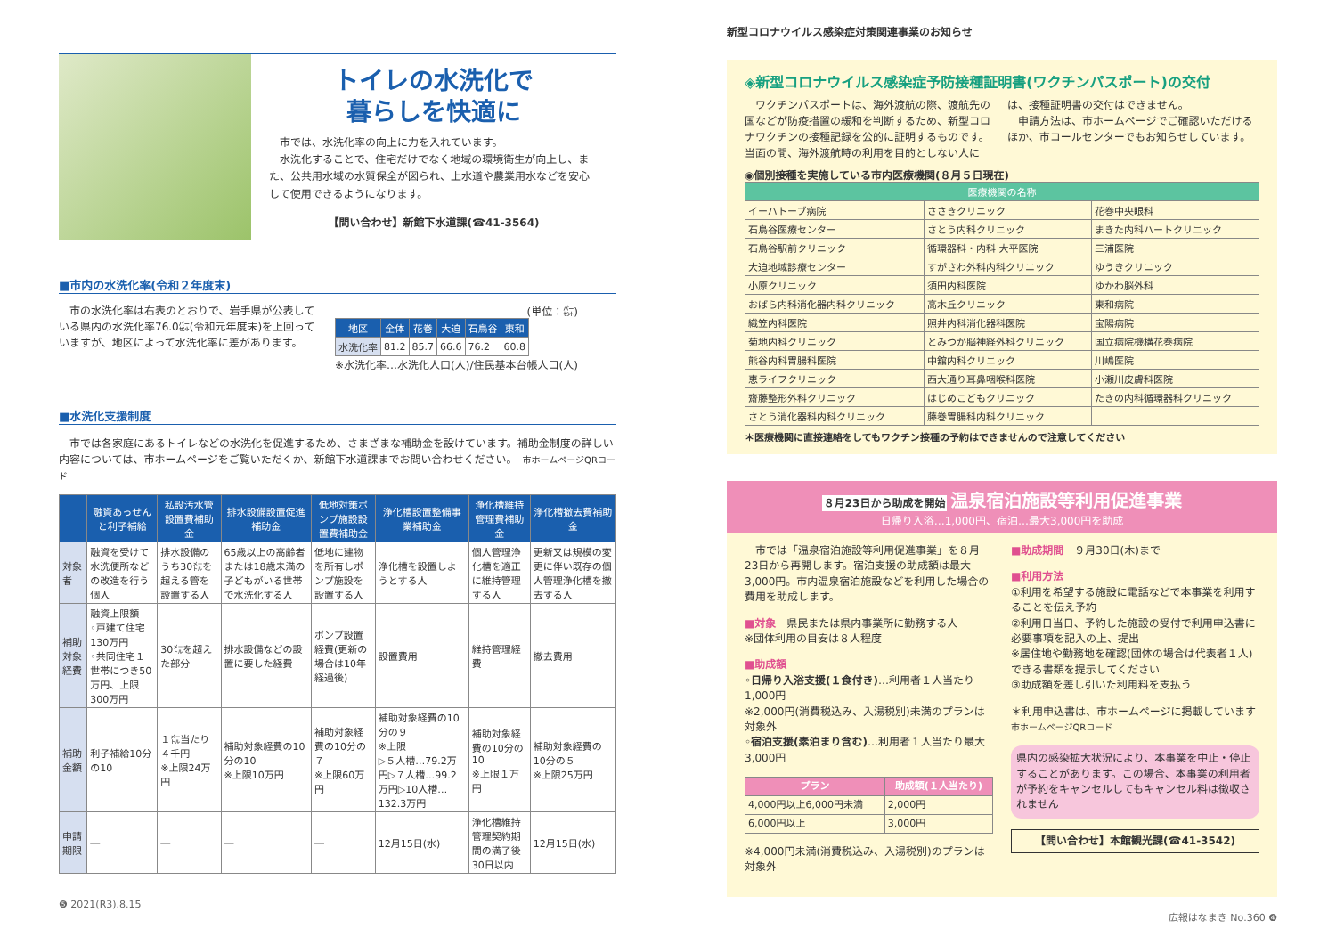トイレの水洗化で
暮らしを快適に
　市では、水洗化率の向上に力を入れています。
　水洗化することで、住宅だけでなく地域の環境衛生が向上し、また、公共用水域の水質保全が図られ、上水道や農業用水などを安心して使用できるようになります。
【問い合わせ】新館下水道課(☎41-3564)
■市内の水洗化率(令和２年度末)
　市の水洗化率は右表のとおりで、岩手県が公表している県内の水洗化率76.0㌫(令和元年度末)を上回っていますが、地区によって水洗化率に差があります。
(単位：㌫)
| 地区 | 全体 | 花巻 | 大迫 | 石鳥谷 | 東和 |
| --- | --- | --- | --- | --- | --- |
| 水洗化率 | 81.2 | 85.7 | 66.6 | 76.2 | 60.8 |
※水洗化率…水洗化人口(人)/住民基本台帳人口(人)
■水洗化支援制度
　市では各家庭にあるトイレなどの水洗化を促進するため、さまざまな補助金を設けています。補助金制度の詳しい内容については、市ホームページをご覧いただくか、新館下水道課までお問い合わせください。　市ホームページQRコード
| | 融資あっせんと利子補給 | 私設汚水管設置費補助金 | 排水設備設置促進補助金 | 低地対策ポンプ施設設置費補助金 | 浄化槽設置整備事業補助金 | 浄化槽維持管理費補助金 | 浄化槽撤去費補助金 |
| --- | --- | --- | --- | --- | --- | --- | --- |
| 対象者 | 融資を受けて水洗便所などの改造を行う個人 | 排水設備のうち30㍍を超える管を設置する人 | 65歳以上の高齢者または18歳未満の子どもがいる世帯で水洗化する人 | 低地に建物を所有しポンプ施設を設置する人 | 浄化槽を設置しようとする人 | 個人管理浄化槽を適正に維持管理する人 | 更新又は規模の変更に伴い既存の個人管理浄化槽を撤去する人 |
| 補助対象経費 | 融資上限額 ◦戸建て住宅130万円 ◦共同住宅１世帯につき50万円、上限300万円 | 30㍍を超えた部分 | 排水設備などの設置に要した経費 | ポンプ設置経費(更新の場合は10年経過後) | 設置費用 | 維持管理経費 | 撤去費用 |
| 補助金額 | 利子補給10分の10 | １㍍当たり４千円 ※上限24万円 | 補助対象経費の10分の10 ※上限10万円 | 補助対象経費の10分の７ ※上限60万円 | 補助対象経費の10分の９ ※上限 ▷５人槽…79.2万円▷７人槽…99.2万円▷10人槽…132.3万円 | 補助対象経費の10分の10 ※上限１万円 | 補助対象経費の10分の５ ※上限25万円 |
| 申請期限 | ― | ― | ― | ― | 12月15日(水) | 浄化槽維持管理契約期間の満了後30日以内 | 12月15日(水) |
❺ 2021(R3).8.15
新型コロナウイルス感染症対策関連事業のお知らせ
◈新型コロナウイルス感染症予防接種証明書(ワクチンパスポート)の交付
　ワクチンパスポートは、海外渡航の際、渡航先の国などが防疫措置の緩和を判断するため、新型コロナワクチンの接種記録を公的に証明するものです。当面の間、海外渡航時の利用を目的としない人には、接種証明書の交付はできません。
　申請方法は、市ホームページでご確認いただけるほか、市コールセンターでもお知らせしています。
◉個別接種を実施している市内医療機関(８月５日現在)
| 医療機関の名称 | | |
| --- | --- | --- |
| イーハトーブ病院 | ささきクリニック | 花巻中央眼科 |
| 石鳥谷医療センター | さとう内科クリニック | まきた内科ハートクリニック |
| 石鳥谷駅前クリニック | 循環器科・内科 大平医院 | 三浦医院 |
| 大迫地域診療センター | すがさわ外科内科クリニック | ゆうきクリニック |
| 小原クリニック | 須田内科医院 | ゆかわ脳外科 |
| おばら内科消化器内科クリニック | 高木丘クリニック | 東和病院 |
| 織笠内科医院 | 照井内科消化器科医院 | 宝陽病院 |
| 菊地内科クリニック | とみつか脳神経外科クリニック | 国立病院機構花巻病院 |
| 熊谷内科胃腸科医院 | 中舘内科クリニック | 川嶋医院 |
| 恵ライフクリニック | 西大通り耳鼻咽喉科医院 | 小瀬川皮膚科医院 |
| 齋藤整形外科クリニック | はじめこどもクリニック | たきの内科循環器科クリニック |
| さとう消化器科内科クリニック | 藤巻胃腸科内科クリニック | |
＊医療機関に直接連絡をしてもワクチン接種の予約はできませんので注意してください
８月23日から助成を開始 温泉宿泊施設等利用促進事業
日帰り入浴…1,000円、宿泊…最大3,000円を助成
　市では「温泉宿泊施設等利用促進事業」を８月23日から再開します。宿泊支援の助成額は最大3,000円。市内温泉宿泊施設などを利用した場合の費用を助成します。
■対象　県民または県内事業所に勤務する人
※団体利用の目安は８人程度
■助成額
◦日帰り入浴支援(１食付き)…利用者１人当たり1,000円
※2,000円(消費税込み、入湯税別)未満のプランは対象外
◦宿泊支援(素泊まり含む)…利用者１人当たり最大3,000円
| プラン | 助成額(１人当たり) |
| --- | --- |
| 4,000円以上6,000円未満 | 2,000円 |
| 6,000円以上 | 3,000円 |
※4,000円未満(消費税込み、入湯税別)のプランは対象外
■助成期間　９月30日(木)まで
■利用方法
①利用を希望する施設に電話などで本事業を利用することを伝え予約
②利用日当日、予約した施設の受付で利用申込書に必要事項を記入の上、提出
※居住地や勤務地を確認(団体の場合は代表者１人)できる書類を提示してください
③助成額を差し引いた利用料を支払う
＊利用申込書は、市ホームページに掲載しています　市ホームページQRコード
県内の感染拡大状況により、本事業を中止・停止することがあります。この場合、本事業の利用者が予約をキャンセルしてもキャンセル料は徴収されません
【問い合わせ】本館観光課(☎41-3542)
広報はなまき No.360 ❹